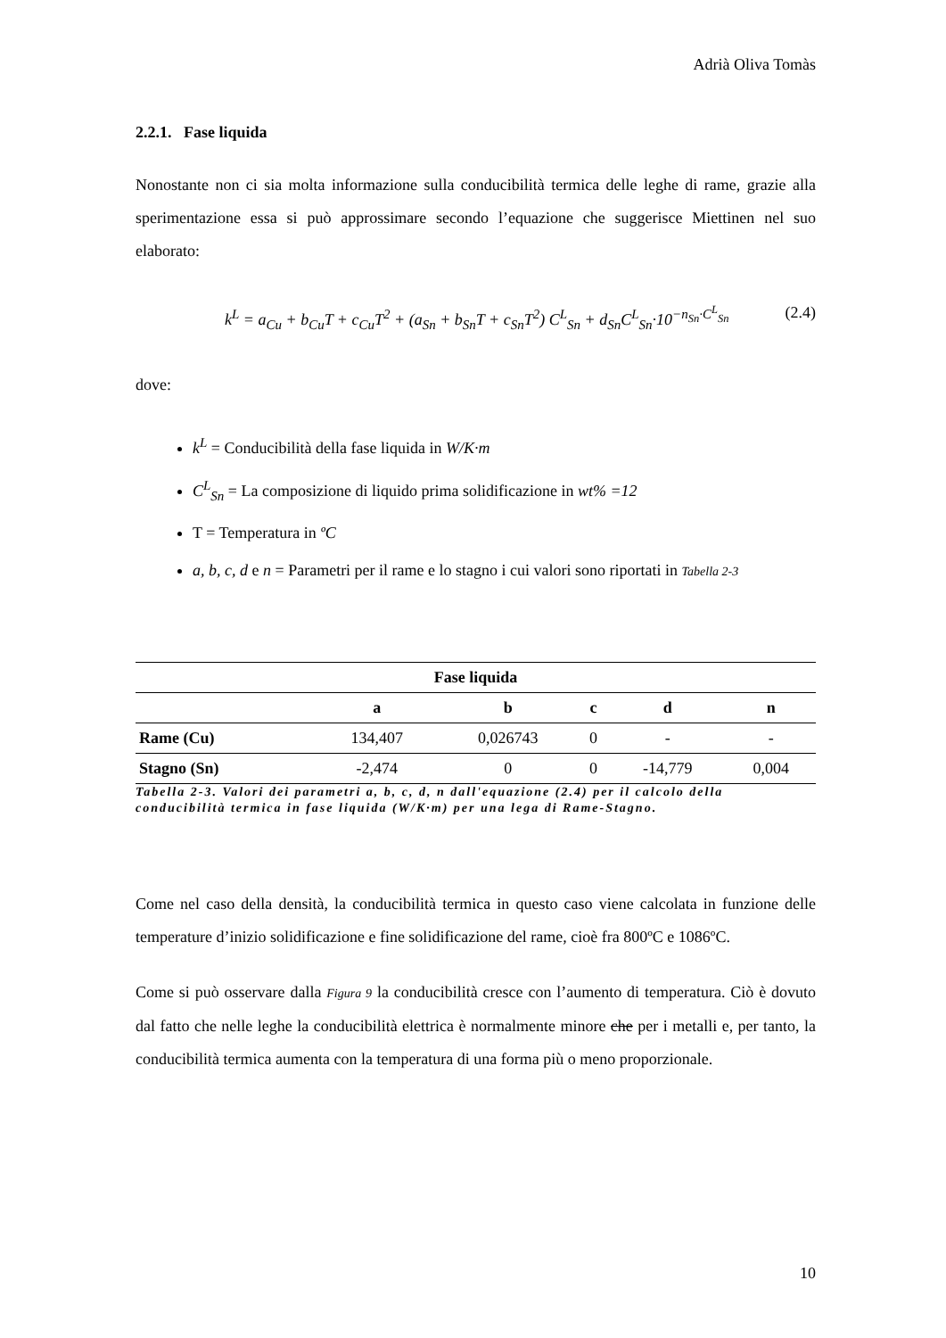Adrià Oliva Tomàs
2.2.1. Fase liquida
Nonostante non ci sia molta informazione sulla conducibilità termica delle leghe di rame, grazie alla sperimentazione essa si può approssimare secondo l’equazione che suggerisce Miettinen nel suo elaborato:
k<sup>L</sup> = a<sub>Cu</sub> + b<sub>Cu</sub>T + c<sub>Cu</sub>T<sup>2</sup> + (a<sub>Sn</sub> + b<sub>Sn</sub>T + c<sub>Sn</sub>T<sup>2</sup>) C<sup>L</sup><sub>Sn</sub> + d<sub>Sn</sub>C<sup>L</sup><sub>Sn</sub>·10<sup>−n<sub>Sn</sub>·C<sup>L</sup><sub>Sn</sub></sup> (2.4)
dove:
k<sup>L</sup> = Conducibilità della fase liquida in W/K·m
C<sup>L</sup><sub>Sn</sub> = La composizione di liquido prima solidificazione in wt% =12
T = Temperatura in ºC
a, b, c, d e n = Parametri per il rame e lo stagno i cui valori sono riportati in Tabella 2-3
| Fase liquida | | | | | |
| --- | --- | --- | --- | --- | --- |
| | a | b | c | d | n |
| Rame (Cu) | 134,407 | 0,026743 | 0 | - | - |
| Stagno (Sn) | -2,474 | 0 | 0 | -14,779 | 0,004 |
Tabella 2-3. Valori dei parametri a, b, c, d, n dall'equazione (2.4) per il calcolo della conducibilità termica in fase liquida (W/K·m) per una lega di Rame-Stagno.
Come nel caso della densità, la conducibilità termica in questo caso viene calcolata in funzione delle temperature d’inizio solidificazione e fine solidificazione del rame, cioè fra 800ºC e 1086ºC.
Come si può osservare dalla Figura 9 la conducibilità cresce con l’aumento di temperatura. Ciò è dovuto dal fatto che nelle leghe la conducibilità elettrica è normalmente minore che per i metalli e, per tanto, la conducibilità termica aumenta con la temperatura di una forma più o meno proporzionale.
10